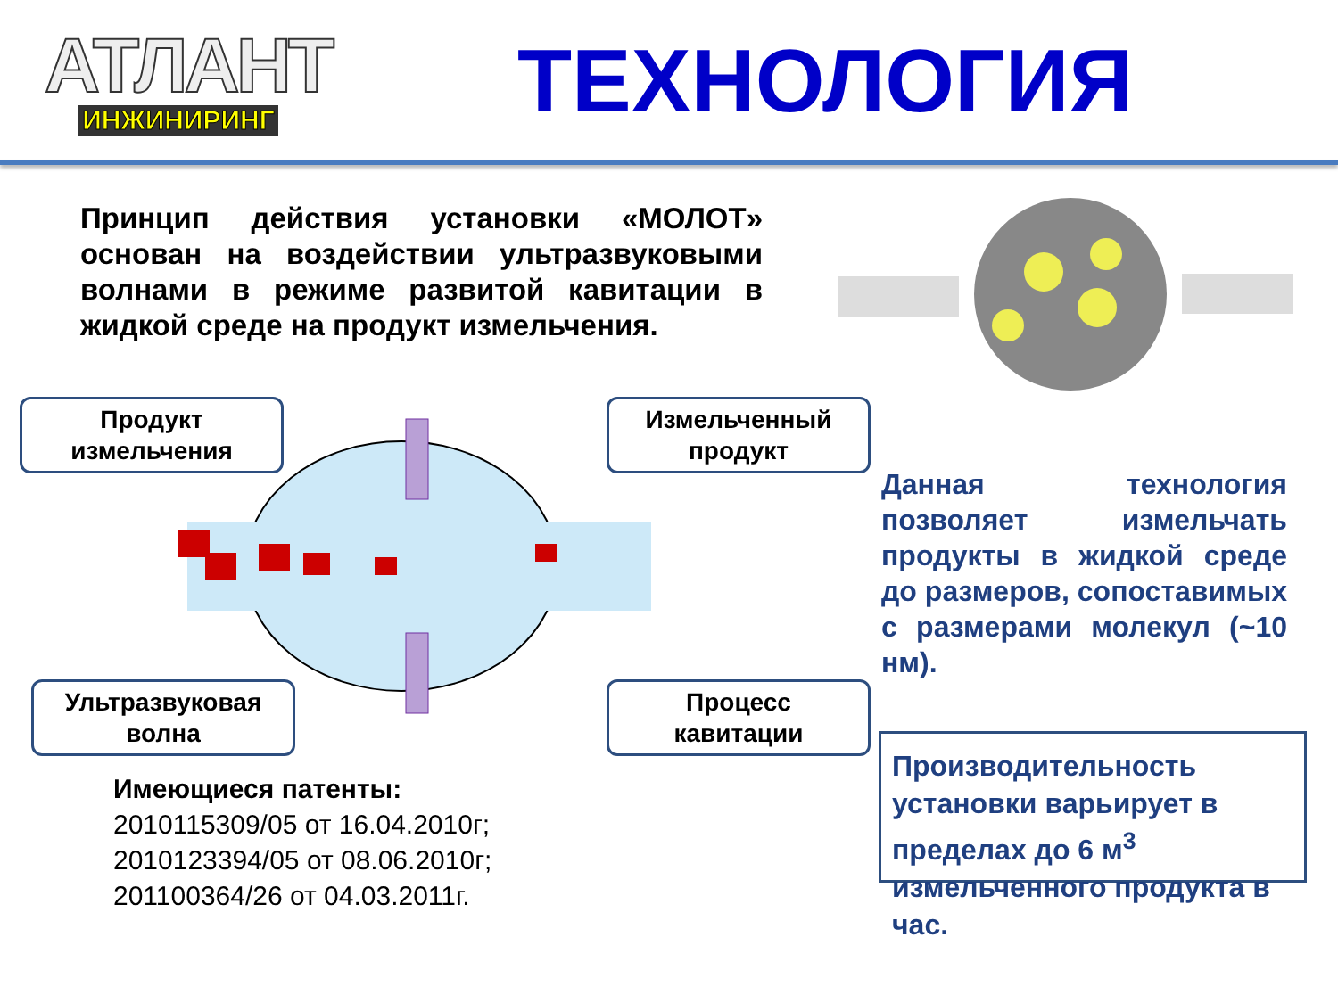АТЛАНТ
ИНЖИНИРИНГ
ТЕХНОЛОГИЯ
Принцип действия установки «МОЛОТ» основан на воздействии ультразвуковыми волнами в режиме развитой кавитации в жидкой среде на продукт измельчения.
Продукт
измельчения
Измельченный
продукт
Ультразвуковая
волна
Процесс
кавитации
Данная технология позволяет измельчать продукты в жидкой среде до размеров, сопоставимых с размерами молекул (~10 нм).
Производительность установки варьирует в пределах до 6 м<sup>3</sup> измельченного продукта в час.
Имеющиеся патенты:
2010115309/05 от 16.04.2010г;
2010123394/05 от 08.06.2010г;
201100364/26 от 04.03.2011г.